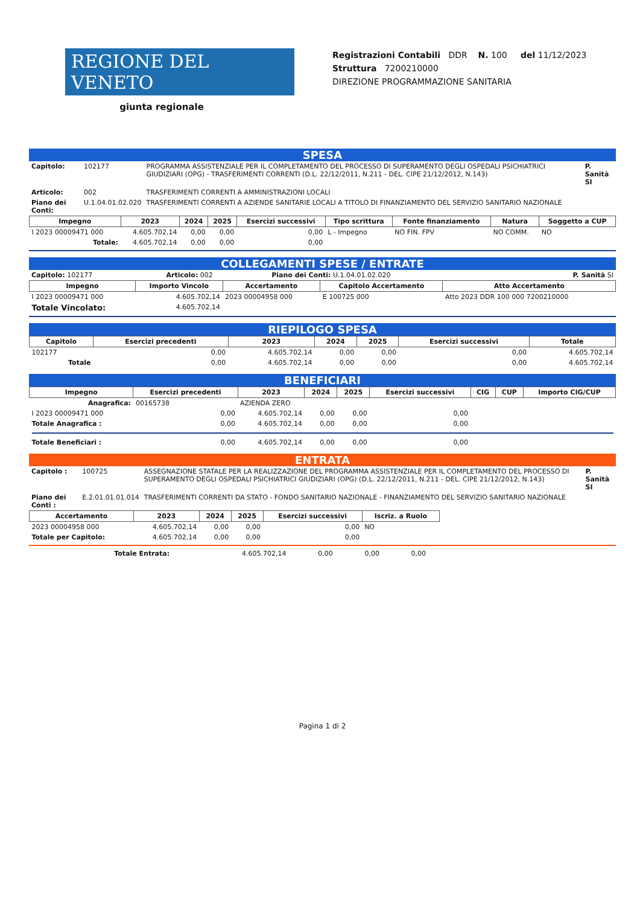REGIONE DEL VENETO
giunta regionale
Registrazioni Contabili DDR N. 100 del 11/12/2023
Struttura 7200210000
DIREZIONE PROGRAMMAZIONE SANITARIA
SPESA
| Capitolo: | 102177 | PROGRAMMA ASSISTENZIALE PER IL COMPLETAMENTO DEL PROCESSO DI SUPERAMENTO DEGLI OSPEDALI PSICHIATRICI GIUDIZIARI (OPG) - TRASFERIMENTI CORRENTI (D.L. 22/12/2011, N.211 - DEL. CIPE 21/12/2012, N.143) | P. Sanità SI |
| Articolo: | 002 | TRASFERIMENTI CORRENTI A AMMINISTRAZIONI LOCALI | |
| Piano dei Conti: | U.1.04.01.02.020 | TRASFERIMENTI CORRENTI A AZIENDE SANITARIE LOCALI A TITOLO DI FINANZIAMENTO DEL SERVIZIO SANITARIO NAZIONALE | |
| Impegno | 2023 | 2024 | 2025 | Esercizi successivi | Tipo scrittura | Fonte finanziamento | Natura | Soggetto a CUP |
| --- | --- | --- | --- | --- | --- | --- | --- | --- |
| I 2023 00009471 000 | 4.605.702,14 | 0,00 | 0,00 | 0,00 | L - Impegno | NO FIN. FPV | NO COMM. | NO |
| Totale: | 4.605.702,14 | 0,00 | 0,00 | 0,00 | | | | |
COLLEGAMENTI SPESE / ENTRATE
| Capitolo: 102177 | Articolo: 002 | Piano dei Conti: U.1.04.01.02.020 | P. Sanità SI |
| Impegno | Importo Vincolo | Accertamento | Capitolo Accertamento | Atto Accertamento |
| --- | --- | --- | --- | --- |
| I 2023 00009471 000 | 4.605.702,14 | 2023 00004958 000 | E 100725 000 | Atto 2023 DDR 100 000 7200210000 |
| Totale Vincolato: | 4.605.702,14 | | | |
RIEPILOGO SPESA
| Capitolo | Esercizi precedenti | 2023 | 2024 | 2025 | Esercizi successivi | Totale |
| --- | --- | --- | --- | --- | --- | --- |
| 102177 | 0,00 | 4.605.702,14 | 0,00 | 0,00 | 0,00 | 4.605.702,14 |
| Totale | 0,00 | 4.605.702,14 | 0,00 | 0,00 | 0,00 | 4.605.702,14 |
BENEFICIARI
| Impegno | Esercizi precedenti | 2023 | 2024 | 2025 | Esercizi successivi | CIG | CUP | Importo CIG/CUP |
| --- | --- | --- | --- | --- | --- | --- | --- | --- |
| Anagrafica: | 00165738 | AZIENDA ZERO | | | | | | |
| I 2023 00009471 000 | 0,00 | 4.605.702,14 | 0,00 | 0,00 | 0,00 | | | |
| Totale Anagrafica : | 0,00 | 4.605.702,14 | 0,00 | 0,00 | 0,00 | | | |
| Totale Beneficiari : | 0,00 | 4.605.702,14 | 0,00 | 0,00 | 0,00 | | | |
ENTRATA
| Capitolo : | 100725 | ASSEGNAZIONE STATALE PER LA REALIZZAZIONE DEL PROGRAMMA ASSISTENZIALE PER IL COMPLETAMENTO DEL PROCESSO DI SUPERAMENTO DEGLI OSPEDALI PSICHIATRICI GIUDIZIARI (OPG) (D.L. 22/12/2011, N.211 - DEL. CIPE 21/12/2012, N.143) | P. Sanità SI |
| Piano dei Conti : | E.2.01.01.01.014 | TRASFERIMENTI CORRENTI DA STATO - FONDO SANITARIO NAZIONALE - FINANZIAMENTO DEL SERVIZIO SANITARIO NAZIONALE | |
| Accertamento | 2023 | 2024 | 2025 | Esercizi successivi | Iscriz. a Ruolo |
| --- | --- | --- | --- | --- | --- |
| 2023 00004958 000 | 4.605.702,14 | 0,00 | 0,00 | 0,00 | NO |
| Totale per Capitolo: | 4.605.702,14 | 0,00 | 0,00 | 0,00 | |
| Totale Entrata: | 4.605.702,14 | 0,00 | 0,00 | 0,00 | |
Pagina 1 di 2